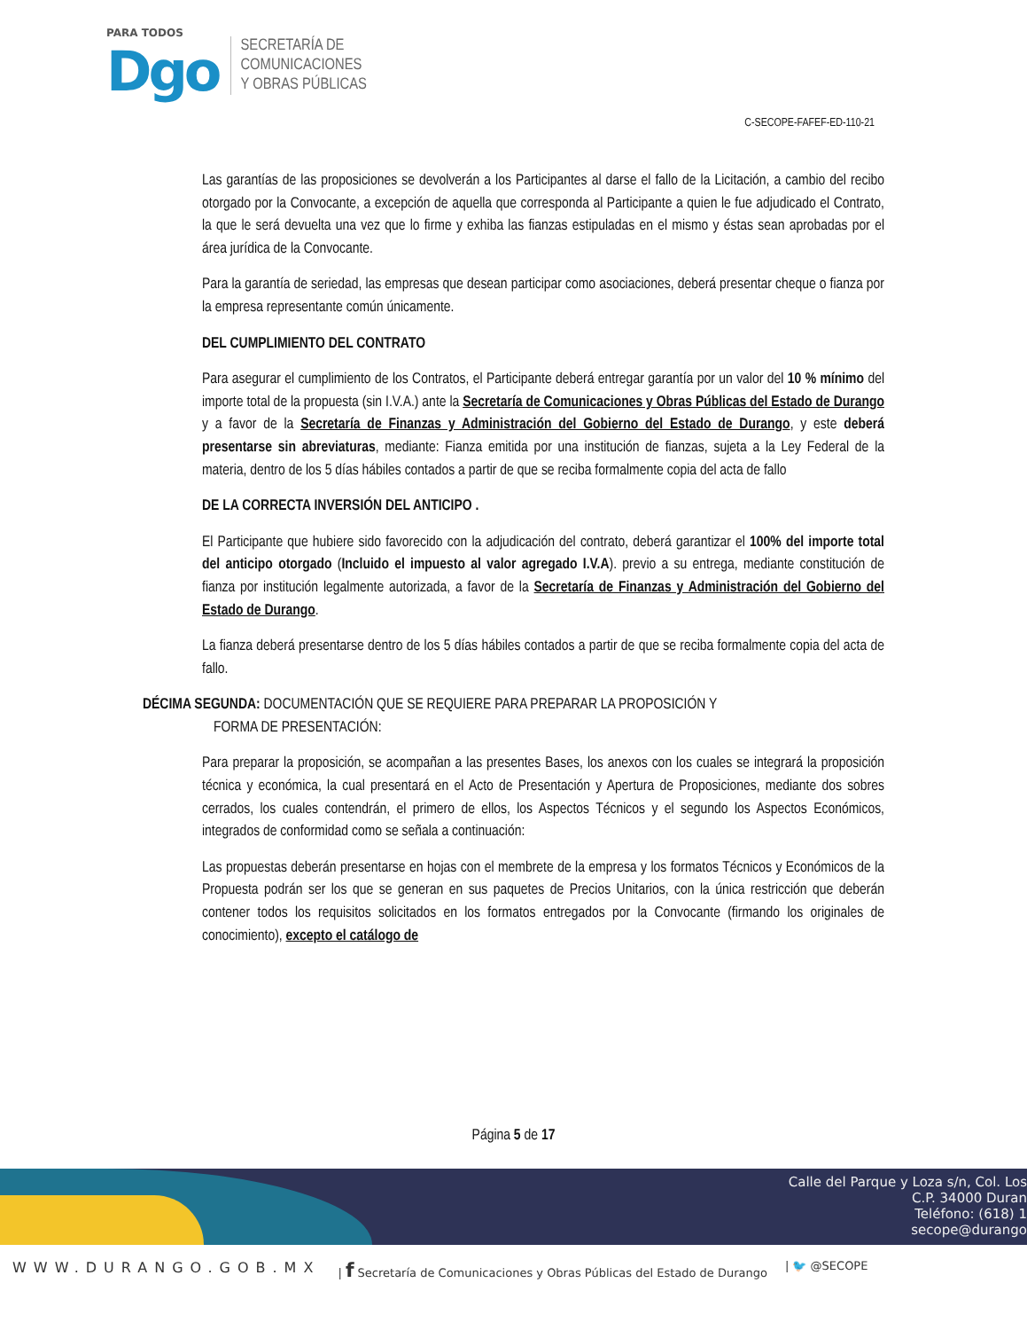PARA TODOS
Dgo
SECRETARÍA DE
COMUNICACIONES
Y OBRAS PÚBLICAS
C-SECOPE-FAFEF-ED-110-21
Las garantías de las proposiciones se devolverán a los Participantes al darse el fallo de la Licitación, a cambio del recibo otorgado por la Convocante, a excepción de aquella que corresponda al Participante a quien le fue adjudicado el Contrato, la que le será devuelta una vez que lo firme y exhiba las fianzas estipuladas en el mismo y éstas sean aprobadas por el área jurídica de la Convocante.
Para la garantía de seriedad, las empresas que desean participar como asociaciones, deberá presentar cheque o fianza por la empresa representante común únicamente.
DEL CUMPLIMIENTO DEL CONTRATO
Para asegurar el cumplimiento de los Contratos, el Participante deberá entregar garantía por un valor del 10 % mínimo del importe total de la propuesta (sin I.V.A.) ante la Secretaría de Comunicaciones y Obras Públicas del Estado de Durango y a favor de la Secretaría de Finanzas y Administración del Gobierno del Estado de Durango, y este deberá presentarse sin abreviaturas, mediante: Fianza emitida por una institución de fianzas, sujeta a la Ley Federal de la materia, dentro de los 5 días hábiles contados a partir de que se reciba formalmente copia del acta de fallo
DE LA CORRECTA INVERSIÓN DEL ANTICIPO .
El Participante que hubiere sido favorecido con la adjudicación del contrato, deberá garantizar el 100% del importe total del anticipo otorgado (Incluido el impuesto al valor agregado I.V.A). previo a su entrega, mediante constitución de fianza por institución legalmente autorizada, a favor de la Secretaría de Finanzas y Administración del Gobierno del Estado de Durango.
La fianza deberá presentarse dentro de los 5 días hábiles contados a partir de que se reciba formalmente copia del acta de fallo.
DÉCIMA SEGUNDA: DOCUMENTACIÓN QUE SE REQUIERE PARA PREPARAR LA PROPOSICIÓN Y
FORMA DE PRESENTACIÓN:
Para preparar la proposición, se acompañan a las presentes Bases, los anexos con los cuales se integrará la proposición técnica y económica, la cual presentará en el Acto de Presentación y Apertura de Proposiciones, mediante dos sobres cerrados, los cuales contendrán, el primero de ellos, los Aspectos Técnicos y el segundo los Aspectos Económicos, integrados de conformidad como se señala a continuación:
Las propuestas deberán presentarse en hojas con el membrete de la empresa y los formatos Técnicos y Económicos de la Propuesta podrán ser los que se generan en sus paquetes de Precios Unitarios, con la única restricción que deberán contener todos los requisitos solicitados en los formatos entregados por la Convocante (firmando los originales de conocimiento), excepto el catálogo de
Página 5 de 17
Calle del Parque y Loza s/n, Col. Los
C.P. 34000 Duran
Teléfono: (618) 1
secope@durango
WWW.DURANGO.GOB.MX | f Secretaría de Comunicaciones y Obras Públicas del Estado de Durango | 🐦 @SECOPE